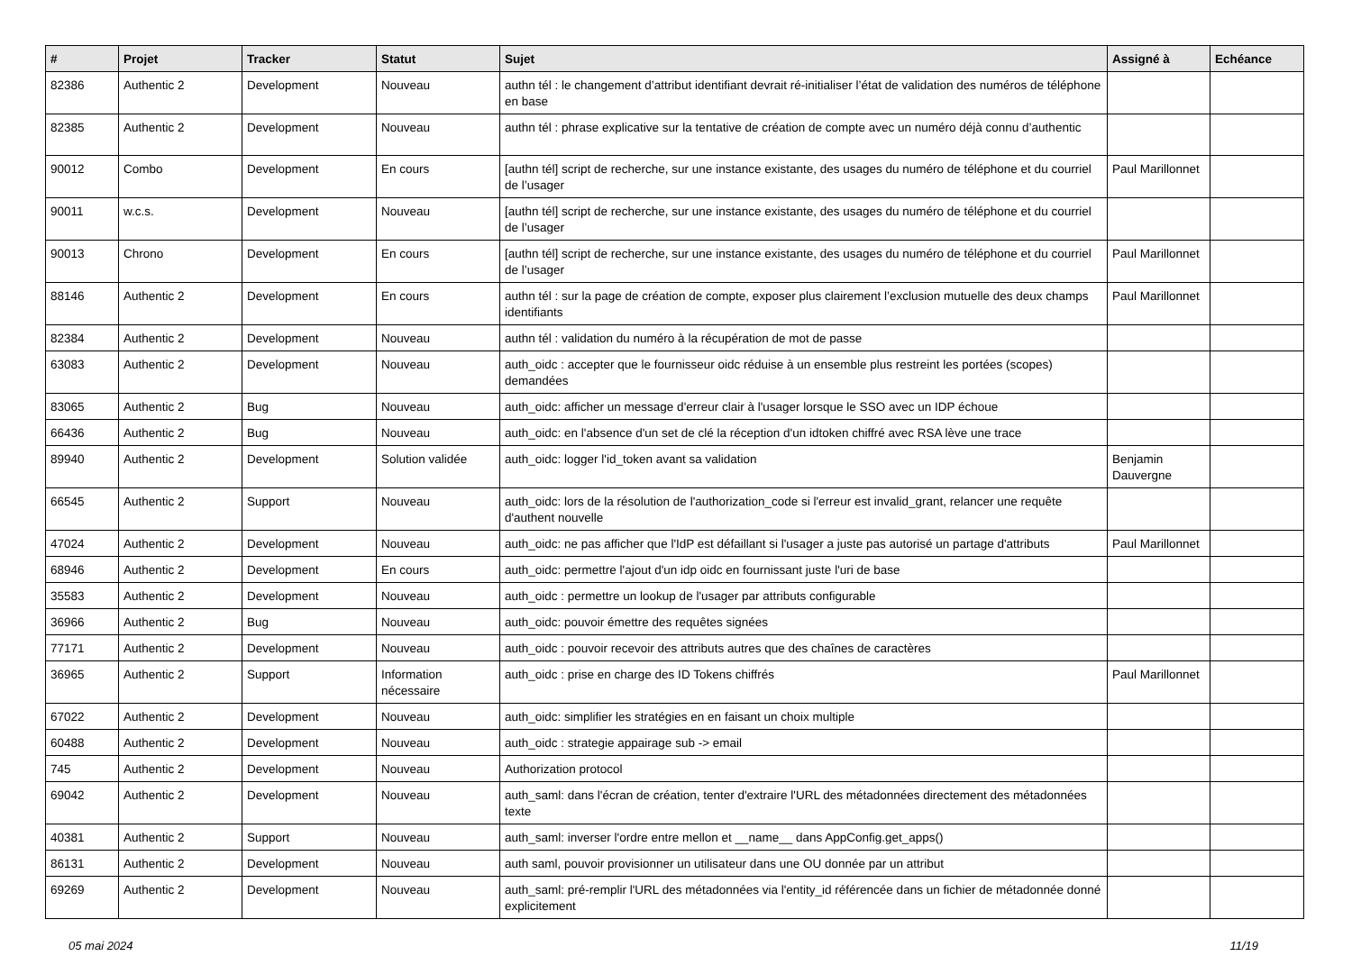| # | Projet | Tracker | Statut | Sujet | Assigné à | Echéance |
| --- | --- | --- | --- | --- | --- | --- |
| 82386 | Authentic 2 | Development | Nouveau | authn tél : le changement d’attribut identifiant devrait ré-initialiser l’état de validation des numéros de téléphone en base | | |
| 82385 | Authentic 2 | Development | Nouveau | authn tél : phrase explicative sur la tentative de création de compte avec un numéro déjà connu d’authentic | | |
| 90012 | Combo | Development | En cours | [authn tél] script de recherche, sur une instance existante, des usages du numéro de téléphone et du courriel de l’usager | Paul Marillonnet | |
| 90011 | w.c.s. | Development | Nouveau | [authn tél] script de recherche, sur une instance existante, des usages du numéro de téléphone et du courriel de l’usager | | |
| 90013 | Chrono | Development | En cours | [authn tél] script de recherche, sur une instance existante, des usages du numéro de téléphone et du courriel de l’usager | Paul Marillonnet | |
| 88146 | Authentic 2 | Development | En cours | authn tél : sur la page de création de compte, exposer plus clairement l’exclusion mutuelle des deux champs identifiants | Paul Marillonnet | |
| 82384 | Authentic 2 | Development | Nouveau | authn tél : validation du numéro à la récupération de mot de passe | | |
| 63083 | Authentic 2 | Development | Nouveau | auth_oidc : accepter que le fournisseur oidc réduise à un ensemble plus restreint les portées (scopes) demandées | | |
| 83065 | Authentic 2 | Bug | Nouveau | auth_oidc: afficher un message d'erreur clair à l'usager lorsque le SSO avec un IDP échoue | | |
| 66436 | Authentic 2 | Bug | Nouveau | auth_oidc: en l'absence d'un set de clé la réception d'un idtoken chiffré avec RSA lève une trace | | |
| 89940 | Authentic 2 | Development | Solution validée | auth_oidc: logger l'id_token avant sa validation | Benjamin Dauvergne | |
| 66545 | Authentic 2 | Support | Nouveau | auth_oidc: lors de la résolution de l'authorization_code si l'erreur est invalid_grant, relancer une requête d'authent nouvelle | | |
| 47024 | Authentic 2 | Development | Nouveau | auth_oidc: ne pas afficher que l'IdP est défaillant si l'usager a juste pas autorisé un partage d'attributs | Paul Marillonnet | |
| 68946 | Authentic 2 | Development | En cours | auth_oidc: permettre l'ajout d'un idp oidc en fournissant juste l'uri de base | | |
| 35583 | Authentic 2 | Development | Nouveau | auth_oidc : permettre un lookup de l'usager par attributs configurable | | |
| 36966 | Authentic 2 | Bug | Nouveau | auth_oidc: pouvoir émettre des requêtes signées | | |
| 77171 | Authentic 2 | Development | Nouveau | auth_oidc : pouvoir recevoir des attributs autres que des chaînes de caractères | | |
| 36965 | Authentic 2 | Support | Information nécessaire | auth_oidc : prise en charge des ID Tokens chiffrés | Paul Marillonnet | |
| 67022 | Authentic 2 | Development | Nouveau | auth_oidc: simplifier les stratégies en en faisant un choix multiple | | |
| 60488 | Authentic 2 | Development | Nouveau | auth_oidc : strategie appairage sub -> email | | |
| 745 | Authentic 2 | Development | Nouveau | Authorization protocol | | |
| 69042 | Authentic 2 | Development | Nouveau | auth_saml: dans l'écran de création, tenter d'extraire l'URL des métadonnées directement des métadonnées texte | | |
| 40381 | Authentic 2 | Support | Nouveau | auth_saml: inverser l'ordre entre mellon et __name__ dans AppConfig.get_apps() | | |
| 86131 | Authentic 2 | Development | Nouveau | auth saml, pouvoir provisionner un utilisateur dans une OU donnée par un attribut | | |
| 69269 | Authentic 2 | Development | Nouveau | auth_saml: pré-remplir l'URL des métadonnées via l'entity_id référencée dans un fichier de métadonnée donné explicitement | | |
05 mai 2024 11/19